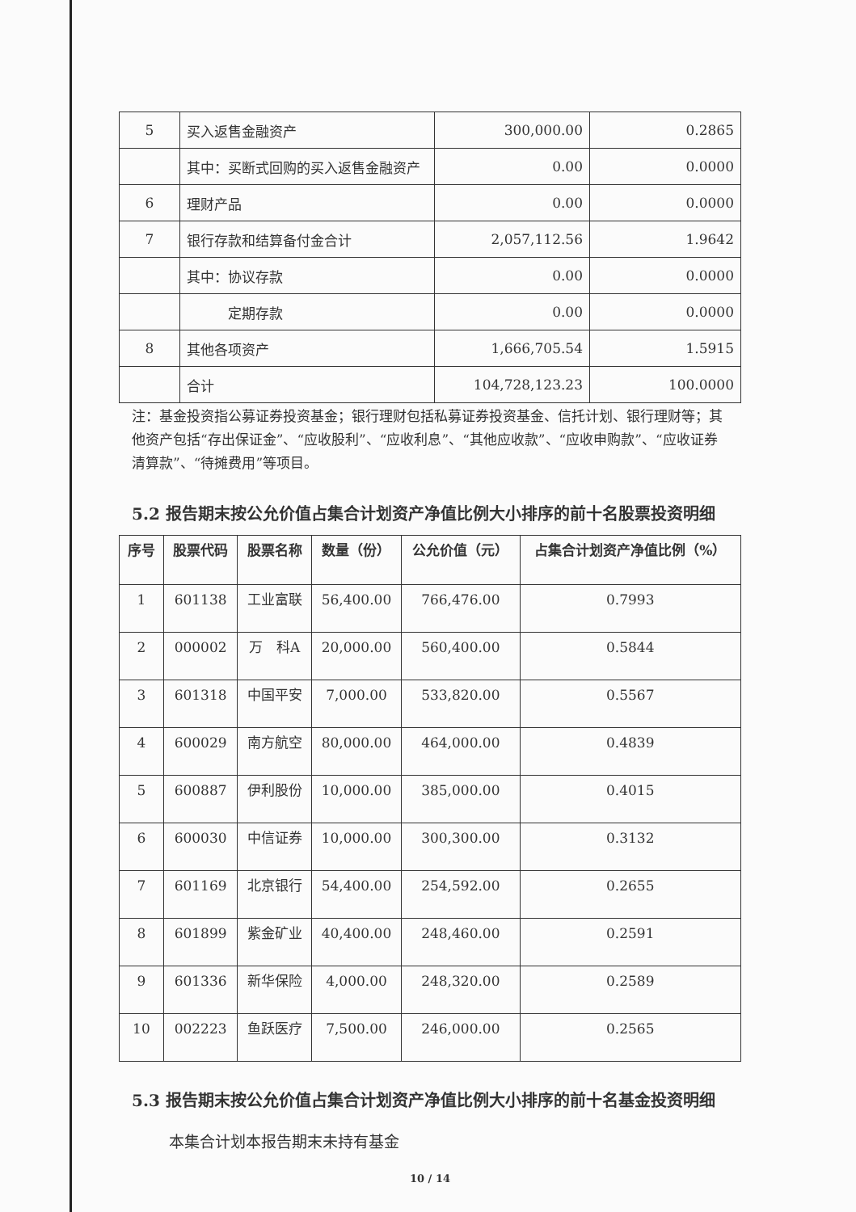| 5 | 买入返售金融资产 | 300,000.00 | 0.2865 |
| | 其中：买断式回购的买入返售金融资产 | 0.00 | 0.0000 |
| 6 | 理财产品 | 0.00 | 0.0000 |
| 7 | 银行存款和结算备付金合计 | 2,057,112.56 | 1.9642 |
| | 其中：协议存款 | 0.00 | 0.0000 |
| | 定期存款 | 0.00 | 0.0000 |
| 8 | 其他各项资产 | 1,666,705.54 | 1.5915 |
| | 合计 | 104,728,123.23 | 100.0000 |
注：基金投资指公募证券投资基金；银行理财包括私募证券投资基金、信托计划、银行理财等；其他资产包括“存出保证金”、“应收股利”、“应收利息”、“其他应收款”、“应收申购款”、“应收证券清算款”、“待摊费用”等项目。
5.2 报告期末按公允价值占集合计划资产净值比例大小排序的前十名股票投资明细
| 序号 | 股票代码 | 股票名称 | 数量（份） | 公允价值（元） | 占集合计划资产净值比例（%） |
| --- | --- | --- | --- | --- | --- |
| 1 | 601138 | 工业富联 | 56,400.00 | 766,476.00 | 0.7993 |
| 2 | 000002 | 万 科A | 20,000.00 | 560,400.00 | 0.5844 |
| 3 | 601318 | 中国平安 | 7,000.00 | 533,820.00 | 0.5567 |
| 4 | 600029 | 南方航空 | 80,000.00 | 464,000.00 | 0.4839 |
| 5 | 600887 | 伊利股份 | 10,000.00 | 385,000.00 | 0.4015 |
| 6 | 600030 | 中信证券 | 10,000.00 | 300,300.00 | 0.3132 |
| 7 | 601169 | 北京银行 | 54,400.00 | 254,592.00 | 0.2655 |
| 8 | 601899 | 紫金矿业 | 40,400.00 | 248,460.00 | 0.2591 |
| 9 | 601336 | 新华保险 | 4,000.00 | 248,320.00 | 0.2589 |
| 10 | 002223 | 鱼跃医疗 | 7,500.00 | 246,000.00 | 0.2565 |
5.3 报告期末按公允价值占集合计划资产净值比例大小排序的前十名基金投资明细
本集合计划本报告期末未持有基金
10 / 14